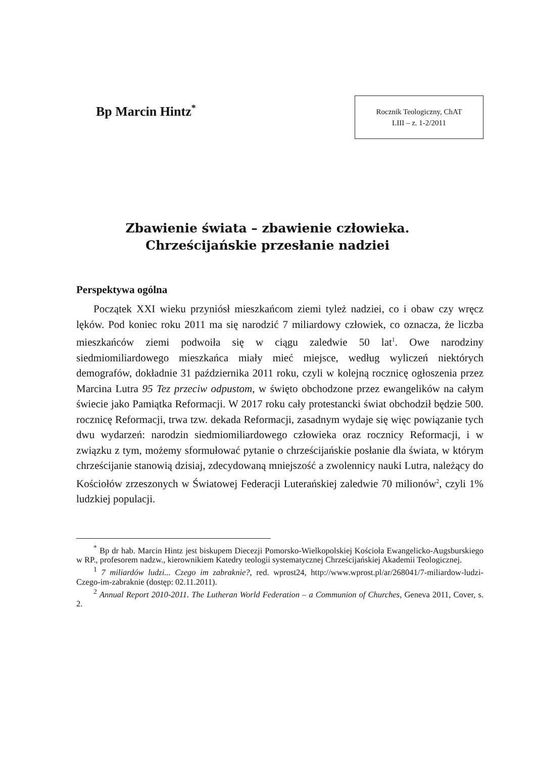Bp Marcin Hintz<sup>*</sup>
Rocznik Teologiczny, ChAT
LIII – z. 1-2/2011
Zbawienie świata – zbawienie człowieka.
Chrześcijańskie przesłanie nadziei
Perspektywa ogólna
Początek XXI wieku przyniósł mieszkańcom ziemi tyleż nadziei, co i obaw czy wręcz lęków. Pod koniec roku 2011 ma się narodzić 7 miliardowy człowiek, co oznacza, że liczba mieszkańców ziemi podwoiła się w ciągu zaledwie 50 lat<sup>1</sup>. Owe narodziny siedmiomiliardowego mieszkańca miały mieć miejsce, według wyliczeń niektórych demografów, dokładnie 31 października 2011 roku, czyli w kolejną rocznicę ogłoszenia przez Marcina Lutra 95 Tez przeciw odpustom, w święto obchodzone przez ewangelików na całym świecie jako Pamiątka Reformacji. W 2017 roku cały protestancki świat obchodził będzie 500. rocznicę Reformacji, trwa tzw. dekada Reformacji, zasadnym wydaje się więc powiązanie tych dwu wydarzeń: narodzin siedmiomiliardowego człowieka oraz rocznicy Reformacji, i w związku z tym, możemy sformułować pytanie o chrześcijańskie posłanie dla świata, w którym chrześcijanie stanowią dzisiaj, zdecydowaną mniejszość a zwolennicy nauki Lutra, należący do Kościołów zrzeszonych w Światowej Federacji Luterańskiej zaledwie 70 milionów<sup>2</sup>, czyli 1% ludzkiej populacji.
<sup>*</sup> Bp dr hab. Marcin Hintz jest biskupem Diecezji Pomorsko-Wielkopolskiej Kościoła Ewangelicko-Augsburskiego w RP., profesorem nadzw., kierownikiem Katedry teologii systematycznej Chrześcijańskiej Akademii Teologicznej.
<sup>1</sup> 7 miliardów ludzi... Czego im zabraknie?, red. wprost24, http://www.wprost.pl/ar/268041/7-miliardow-ludzi-Czego-im-zabraknie (dostęp: 02.11.2011).
<sup>2</sup> Annual Report 2010-2011. The Lutheran World Federation – a Communion of Churches, Geneva 2011, Cover, s. 2.